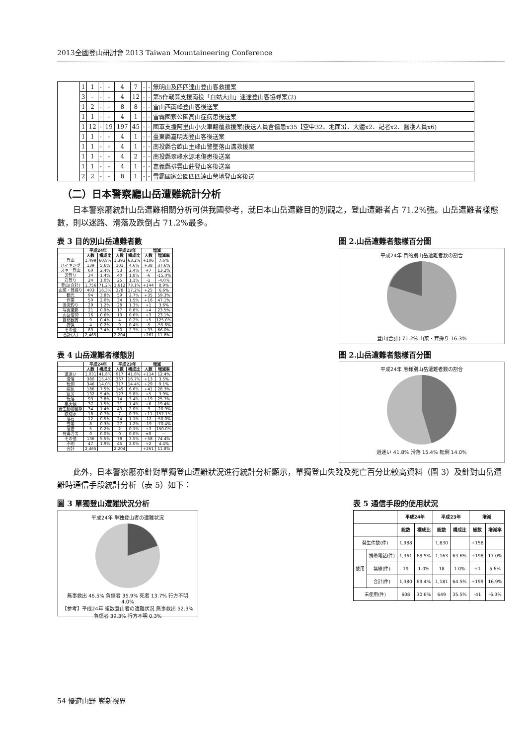2013全國登山研討會 2013 Taiwan Mountaineering Conference
| | 1 | 1 | - | - | 4 | 7 | - | - | 無明山及匹匹達山登山客救援案 |
| | 3 | - | - | - | 4 | 12 | - | - | 第5作戰區支援南投「白姑大山」迷途登山客協尋案(2) |
| | 1 | 2 | - | - | 8 | 8 | - | - | 雪山西南峰登山客後送案 |
| | 1 | 1 | - | - | 4 | 1 | - | - | 雪霸國家公園高山症病患後送案 |
| | 1 | 12 | - | 19 | 197 | 45 | - | - | 國軍支援阿里山小火車翻覆救援案(後送人員含傷患x35【空中32、地面3】、大體x2、記者x2、醫護人員x6) |
| | 1 | 1 | - | - | 4 | 1 | - | - | 臺東縣嘉明湖登山客後送案 |
| | 1 | 1 | - | - | 4 | 1 | - | - | 南投縣合歡山主峰山警墜落山溝救援案 |
| | 1 | 1 | - | - | 4 | 2 | - | - | 南投縣翠峰水源地傷患後送案 |
| | 1 | 1 | - | - | 4 | 1 | - | - | 嘉義縣排雲山莊登山客後送案 |
| | 2 | 2 | - | - | 8 | 1 | - | - | 雪霸國家公園匹匹達山營地登山客後送 |
（二）日本警察廳山岳遭難統計分析
日本警察廳統計山岳遭難相關分析可供我國參考，就日本山岳遭難目的別觀之，登山遭難者占 71.2%強。山岳遭難者樣態數，則以迷路、滑落及跌倒占 71.2%最多。
表 3 目的別山岳遭難者數
| | 平成24年 | | 平成23年 | | 増減 | |
| --- | --- | --- | --- | --- | --- | --- |
| | 人数 | 構成比 | 人数 | 構成比 | 人数 | 増減率 |
| 登山 | 1,499 | 60.8% | 1,393 | 63.2% | +106 | 7.6% |
| ハイキング | 139 | 5.6% | 101 | 4.6% | +38 | 37.6% |
| スキー登山 | 60 | 2.4% | 53 | 2.4% | +7 | 13.2% |
| 沢登り | 34 | 1.4% | 40 | 1.8% | -6 | -15.0% |
| 岩登り | 24 | 1.0% | 25 | 1.1% | -1 | -4.0% |
| 登山(合計) | 1,756 | 71.2% | 1,612 | 73.1% | +144 | 8.9% |
| 山菜・茸採り | 403 | 16.3% | 378 | 17.2% | +25 | 6.6% |
| 観光 | 94 | 3.8% | 59 | 2.7% | +35 | 59.3% |
| 作業 | 50 | 2.0% | 34 | 1.5% | +16 | 47.1% |
| 渓流釣り | 29 | 1.2% | 28 | 1.3% | +1 | 3.6% |
| 写真撮影 | 21 | 0.9% | 17 | 0.8% | +4 | 23.5% |
| 山岳信仰 | 16 | 0.6% | 13 | 0.6% | +3 | 23.1% |
| 自然観賞 | 9 | 0.4% | 4 | 0.2% | +5 | 125.0% |
| 狩猟 | 4 | 0.2% | 9 | 0.4% | -5 | -55.6% |
| その他 | 83 | 3.4% | 50 | 2.3% | +33 | 66.0% |
| 合計(人) | 2,465 | | 2,204 | | +261 | 11.8% |
圖 2.山岳遭難者態樣百分圖
平成24年 目的別山岳遭難者数の割合
登山(合計) 71.2% 山菜・茸採り 16.3%
表 4 山岳遭難者樣態別
| | 平成24年 | | 平成23年 | | 増減 | |
| --- | --- | --- | --- | --- | --- | --- |
| | 人数 | 構成比 | 人数 | 構成比 | 人数 | 増減率 |
| 道迷い | 1,031 | 41.8% | 917 | 41.6% | +114 | 12.4% |
| 滑落 | 380 | 15.4% | 367 | 16.7% | +13 | 3.5% |
| 転倒 | 346 | 14.0% | 317 | 14.4% | +29 | 9.1% |
| 病気 | 186 | 7.5% | 145 | 6.6% | +41 | 28.3% |
| 疲労 | 132 | 5.4% | 127 | 5.8% | +5 | 3.9% |
| 転落 | 93 | 3.8% | 74 | 3.4% | +19 | 25.7% |
| 悪天候 | 37 | 1.5% | 31 | 1.4% | +6 | 19.4% |
| 野生動物襲撃 | 34 | 1.4% | 43 | 2.0% | -9 | -20.9% |
| 鉄砲水 | 18 | 0.7% | 7 | 0.3% | +11 | 157.1% |
| 落石 | 12 | 0.5% | 24 | 1.1% | -12 | -50.0% |
| 雪崩 | 8 | 0.3% | 27 | 1.2% | -19 | -70.4% |
| 落雷 | 5 | 0.2% | 2 | 0.1% | +3 | 150.0% |
| 有毒ガス | 0 | 0.0% | 0 | 0.0% | ±0 | — |
| その他 | 136 | 5.5% | 78 | 3.5% | +58 | 74.4% |
| 不明 | 47 | 1.9% | 45 | 2.0% | +2 | 4.4% |
| 合計 | 2,465 | | 2,204 | | +261 | 11.8% |
圖 2.山岳遭難者態樣百分圖
平成24年 態様別山岳遭難者数の割合
道迷い 41.8% 滑落 15.4% 転倒 14.0%
此外，日本警察廳亦針對單獨登山遭難狀況進行統計分析顯示，單獨登山失蹤及死亡百分比較高資料（圖 3）及針對山岳遭難時通信手段統計分析（表 5）如下：
圖 3 單獨登山遭難狀況分析
平成24年 単独登山者の遭難状況
無事救出 46.5% 負傷者 35.9% 死者 13.7% 行方不明 4.0%
【参考】平成24年 複数登山者の遭難状況 無事救出 52.3% 負傷者 39.3% 行方不明 0.3%
表 5 通信手段的使用狀況
| | | 平成24年 | | 平成23年 | | 増減 | |
| --- | --- | --- | --- | --- | --- | --- | --- |
| | | 総数 | 構成比 | 総数 | 構成比 | 総数 | 増減率 |
| 発生件数(件) | | 1,988 | | 1,830 | | +158 | |
| 使用 | 携帯電話(件) | 1,361 | 68.5% | 1,163 | 63.6% | +198 | 17.0% |
| | 無線(件) | 19 | 1.0% | 18 | 1.0% | +1 | 5.6% |
| | 合計(件) | 1,380 | 69.4% | 1,181 | 64.5% | +199 | 16.9% |
| 未使用(件) | | 608 | 30.6% | 649 | 35.5% | -41 | -6.3% |
54 優遊山野 嶄新視界